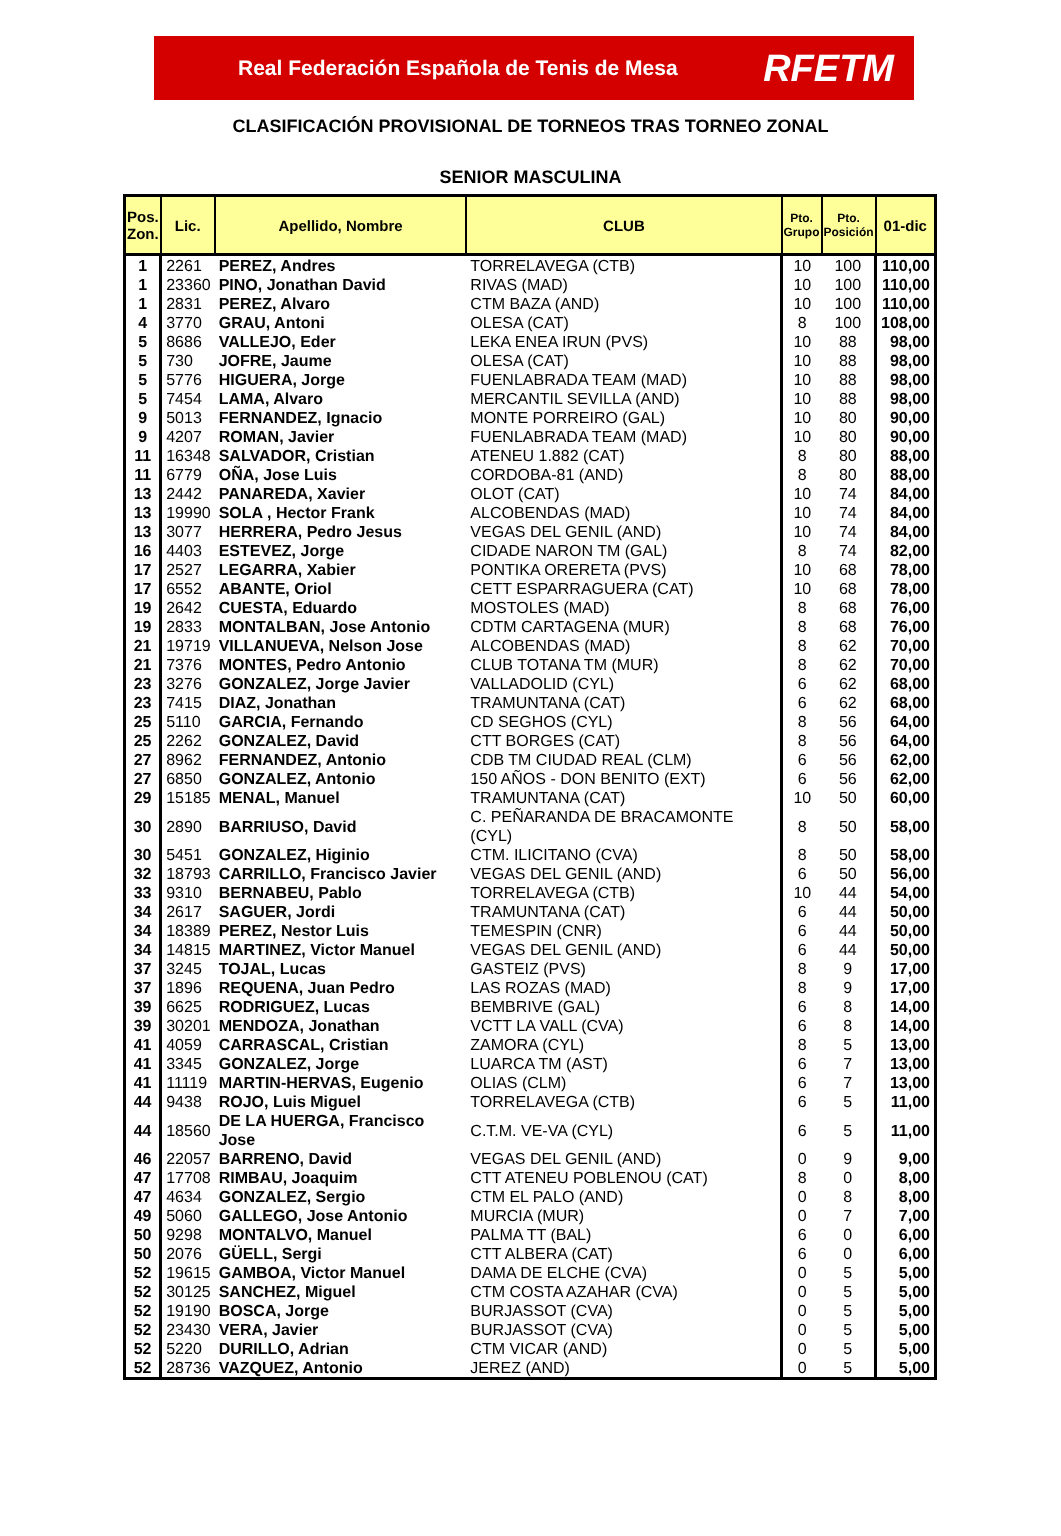Real Federación Española de Tenis de Mesa RFETM
CLASIFICACIÓN PROVISIONAL DE TORNEOS TRAS TORNEO ZONAL
SENIOR MASCULINA
| Pos. Zon. | Lic. | Apellido, Nombre | CLUB | Pto. Grupo | Pto. Posición | 01-dic |
| --- | --- | --- | --- | --- | --- | --- |
| 1 | 2261 | PEREZ, Andres | TORRELAVEGA (CTB) | 10 | 100 | 110,00 |
| 1 | 23360 | PINO, Jonathan David | RIVAS (MAD) | 10 | 100 | 110,00 |
| 1 | 2831 | PEREZ, Alvaro | CTM BAZA (AND) | 10 | 100 | 110,00 |
| 4 | 3770 | GRAU, Antoni | OLESA (CAT) | 8 | 100 | 108,00 |
| 5 | 8686 | VALLEJO, Eder | LEKA ENEA IRUN (PVS) | 10 | 88 | 98,00 |
| 5 | 730 | JOFRE, Jaume | OLESA (CAT) | 10 | 88 | 98,00 |
| 5 | 5776 | HIGUERA, Jorge | FUENLABRADA TEAM (MAD) | 10 | 88 | 98,00 |
| 5 | 7454 | LAMA, Alvaro | MERCANTIL SEVILLA (AND) | 10 | 88 | 98,00 |
| 9 | 5013 | FERNANDEZ, Ignacio | MONTE PORREIRO (GAL) | 10 | 80 | 90,00 |
| 9 | 4207 | ROMAN, Javier | FUENLABRADA TEAM (MAD) | 10 | 80 | 90,00 |
| 11 | 16348 | SALVADOR, Cristian | ATENEU 1.882 (CAT) | 8 | 80 | 88,00 |
| 11 | 6779 | OÑA, Jose Luis | CORDOBA-81 (AND) | 8 | 80 | 88,00 |
| 13 | 2442 | PANAREDA, Xavier | OLOT (CAT) | 10 | 74 | 84,00 |
| 13 | 19990 | SOLA , Hector Frank | ALCOBENDAS (MAD) | 10 | 74 | 84,00 |
| 13 | 3077 | HERRERA, Pedro Jesus | VEGAS DEL GENIL (AND) | 10 | 74 | 84,00 |
| 16 | 4403 | ESTEVEZ, Jorge | CIDADE NARON TM (GAL) | 8 | 74 | 82,00 |
| 17 | 2527 | LEGARRA, Xabier | PONTIKA ORERETA (PVS) | 10 | 68 | 78,00 |
| 17 | 6552 | ABANTE, Oriol | CETT ESPARRAGUERA (CAT) | 10 | 68 | 78,00 |
| 19 | 2642 | CUESTA, Eduardo | MOSTOLES (MAD) | 8 | 68 | 76,00 |
| 19 | 2833 | MONTALBAN, Jose Antonio | CDTM CARTAGENA (MUR) | 8 | 68 | 76,00 |
| 21 | 19719 | VILLANUEVA, Nelson Jose | ALCOBENDAS (MAD) | 8 | 62 | 70,00 |
| 21 | 7376 | MONTES, Pedro Antonio | CLUB TOTANA TM (MUR) | 8 | 62 | 70,00 |
| 23 | 3276 | GONZALEZ, Jorge Javier | VALLADOLID (CYL) | 6 | 62 | 68,00 |
| 23 | 7415 | DIAZ, Jonathan | TRAMUNTANA (CAT) | 6 | 62 | 68,00 |
| 25 | 5110 | GARCIA, Fernando | CD SEGHOS (CYL) | 8 | 56 | 64,00 |
| 25 | 2262 | GONZALEZ, David | CTT BORGES (CAT) | 8 | 56 | 64,00 |
| 27 | 8962 | FERNANDEZ, Antonio | CDB TM CIUDAD REAL (CLM) | 6 | 56 | 62,00 |
| 27 | 6850 | GONZALEZ, Antonio | 150 AÑOS - DON BENITO (EXT) | 6 | 56 | 62,00 |
| 29 | 15185 | MENAL, Manuel | TRAMUNTANA (CAT) | 10 | 50 | 60,00 |
| 30 | 2890 | BARRIUSO, David | C. PEÑARANDA DE BRACAMONTE (CYL) | 8 | 50 | 58,00 |
| 30 | 5451 | GONZALEZ, Higinio | CTM. ILICITANO (CVA) | 8 | 50 | 58,00 |
| 32 | 18793 | CARRILLO, Francisco Javier | VEGAS DEL GENIL (AND) | 6 | 50 | 56,00 |
| 33 | 9310 | BERNABEU, Pablo | TORRELAVEGA (CTB) | 10 | 44 | 54,00 |
| 34 | 2617 | SAGUER, Jordi | TRAMUNTANA (CAT) | 6 | 44 | 50,00 |
| 34 | 18389 | PEREZ, Nestor Luis | TEMESPIN (CNR) | 6 | 44 | 50,00 |
| 34 | 14815 | MARTINEZ, Victor Manuel | VEGAS DEL GENIL (AND) | 6 | 44 | 50,00 |
| 37 | 3245 | TOJAL, Lucas | GASTEIZ (PVS) | 8 | 9 | 17,00 |
| 37 | 1896 | REQUENA, Juan Pedro | LAS ROZAS (MAD) | 8 | 9 | 17,00 |
| 39 | 6625 | RODRIGUEZ, Lucas | BEMBRIVE (GAL) | 6 | 8 | 14,00 |
| 39 | 30201 | MENDOZA, Jonathan | VCTT LA VALL (CVA) | 6 | 8 | 14,00 |
| 41 | 4059 | CARRASCAL, Cristian | ZAMORA (CYL) | 8 | 5 | 13,00 |
| 41 | 3345 | GONZALEZ, Jorge | LUARCA TM (AST) | 6 | 7 | 13,00 |
| 41 | 11119 | MARTIN-HERVAS, Eugenio | OLIAS (CLM) | 6 | 7 | 13,00 |
| 44 | 9438 | ROJO, Luis Miguel | TORRELAVEGA (CTB) | 6 | 5 | 11,00 |
| 44 | 18560 | DE LA HUERGA, Francisco Jose | C.T.M. VE-VA (CYL) | 6 | 5 | 11,00 |
| 46 | 22057 | BARRENO, David | VEGAS DEL GENIL (AND) | 0 | 9 | 9,00 |
| 47 | 17708 | RIMBAU, Joaquim | CTT ATENEU POBLENOU (CAT) | 8 | 0 | 8,00 |
| 47 | 4634 | GONZALEZ, Sergio | CTM EL PALO (AND) | 0 | 8 | 8,00 |
| 49 | 5060 | GALLEGO, Jose Antonio | MURCIA (MUR) | 0 | 7 | 7,00 |
| 50 | 9298 | MONTALVO, Manuel | PALMA TT (BAL) | 6 | 0 | 6,00 |
| 50 | 2076 | GÜELL, Sergi | CTT ALBERA (CAT) | 6 | 0 | 6,00 |
| 52 | 19615 | GAMBOA, Victor Manuel | DAMA DE ELCHE (CVA) | 0 | 5 | 5,00 |
| 52 | 30125 | SANCHEZ, Miguel | CTM COSTA AZAHAR (CVA) | 0 | 5 | 5,00 |
| 52 | 19190 | BOSCA, Jorge | BURJASSOT (CVA) | 0 | 5 | 5,00 |
| 52 | 23430 | VERA, Javier | BURJASSOT (CVA) | 0 | 5 | 5,00 |
| 52 | 5220 | DURILLO, Adrian | CTM VICAR (AND) | 0 | 5 | 5,00 |
| 52 | 28736 | VAZQUEZ, Antonio | JEREZ (AND) | 0 | 5 | 5,00 |